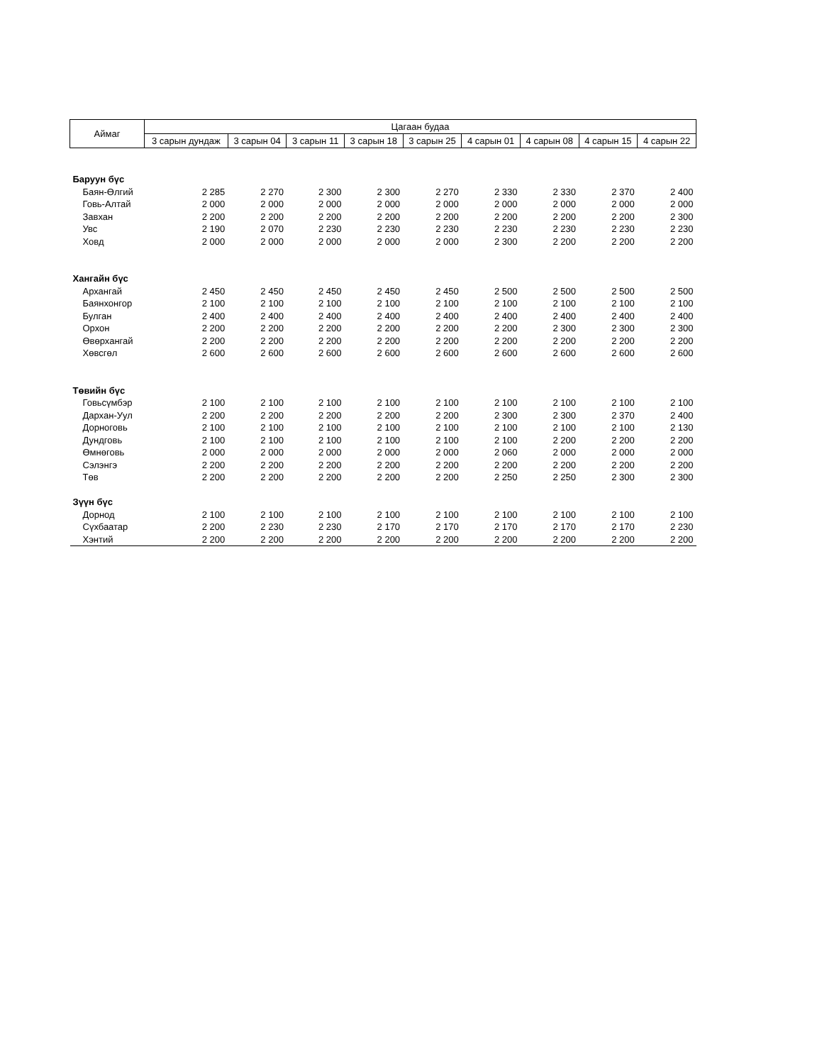| Аймаг | Цагаан будаа | | | | | | | | |
| --- | --- | --- | --- | --- | --- | --- | --- | --- | --- |
| | 3 сарын дундаж | 3 сарын 04 | 3 сарын 11 | 3 сарын 18 | 3 сарын 25 | 4 сарын 01 | 4 сарын 08 | 4 сарын 15 | 4 сарын 22 |
| Баруун бүс | | | | | | | | | |
| Баян-Өлгий | 2 285 | 2 270 | 2 300 | 2 300 | 2 270 | 2 330 | 2 330 | 2 370 | 2 400 |
| Говь-Алтай | 2 000 | 2 000 | 2 000 | 2 000 | 2 000 | 2 000 | 2 000 | 2 000 | 2 000 |
| Завхан | 2 200 | 2 200 | 2 200 | 2 200 | 2 200 | 2 200 | 2 200 | 2 200 | 2 300 |
| Увс | 2 190 | 2 070 | 2 230 | 2 230 | 2 230 | 2 230 | 2 230 | 2 230 | 2 230 |
| Ховд | 2 000 | 2 000 | 2 000 | 2 000 | 2 000 | 2 300 | 2 200 | 2 200 | 2 200 |
| Хангайн бүс | | | | | | | | | |
| Архангай | 2 450 | 2 450 | 2 450 | 2 450 | 2 450 | 2 500 | 2 500 | 2 500 | 2 500 |
| Баянхонгор | 2 100 | 2 100 | 2 100 | 2 100 | 2 100 | 2 100 | 2 100 | 2 100 | 2 100 |
| Булган | 2 400 | 2 400 | 2 400 | 2 400 | 2 400 | 2 400 | 2 400 | 2 400 | 2 400 |
| Орхон | 2 200 | 2 200 | 2 200 | 2 200 | 2 200 | 2 200 | 2 300 | 2 300 | 2 300 |
| Өвөрхангай | 2 200 | 2 200 | 2 200 | 2 200 | 2 200 | 2 200 | 2 200 | 2 200 | 2 200 |
| Хөвсгөл | 2 600 | 2 600 | 2 600 | 2 600 | 2 600 | 2 600 | 2 600 | 2 600 | 2 600 |
| Төвийн бүс | | | | | | | | | |
| Говьсүмбэр | 2 100 | 2 100 | 2 100 | 2 100 | 2 100 | 2 100 | 2 100 | 2 100 | 2 100 |
| Дархан-Уул | 2 200 | 2 200 | 2 200 | 2 200 | 2 200 | 2 300 | 2 300 | 2 370 | 2 400 |
| Дорноговь | 2 100 | 2 100 | 2 100 | 2 100 | 2 100 | 2 100 | 2 100 | 2 100 | 2 130 |
| Дундговь | 2 100 | 2 100 | 2 100 | 2 100 | 2 100 | 2 100 | 2 200 | 2 200 | 2 200 |
| Өмнөговь | 2 000 | 2 000 | 2 000 | 2 000 | 2 000 | 2 060 | 2 000 | 2 000 | 2 000 |
| Сэлэнгэ | 2 200 | 2 200 | 2 200 | 2 200 | 2 200 | 2 200 | 2 200 | 2 200 | 2 200 |
| Төв | 2 200 | 2 200 | 2 200 | 2 200 | 2 200 | 2 250 | 2 250 | 2 300 | 2 300 |
| Зүүн бүс | | | | | | | | | |
| Дорнод | 2 100 | 2 100 | 2 100 | 2 100 | 2 100 | 2 100 | 2 100 | 2 100 | 2 100 |
| Сүхбаатар | 2 200 | 2 230 | 2 230 | 2 170 | 2 170 | 2 170 | 2 170 | 2 170 | 2 230 |
| Хэнтий | 2 200 | 2 200 | 2 200 | 2 200 | 2 200 | 2 200 | 2 200 | 2 200 | 2 200 |